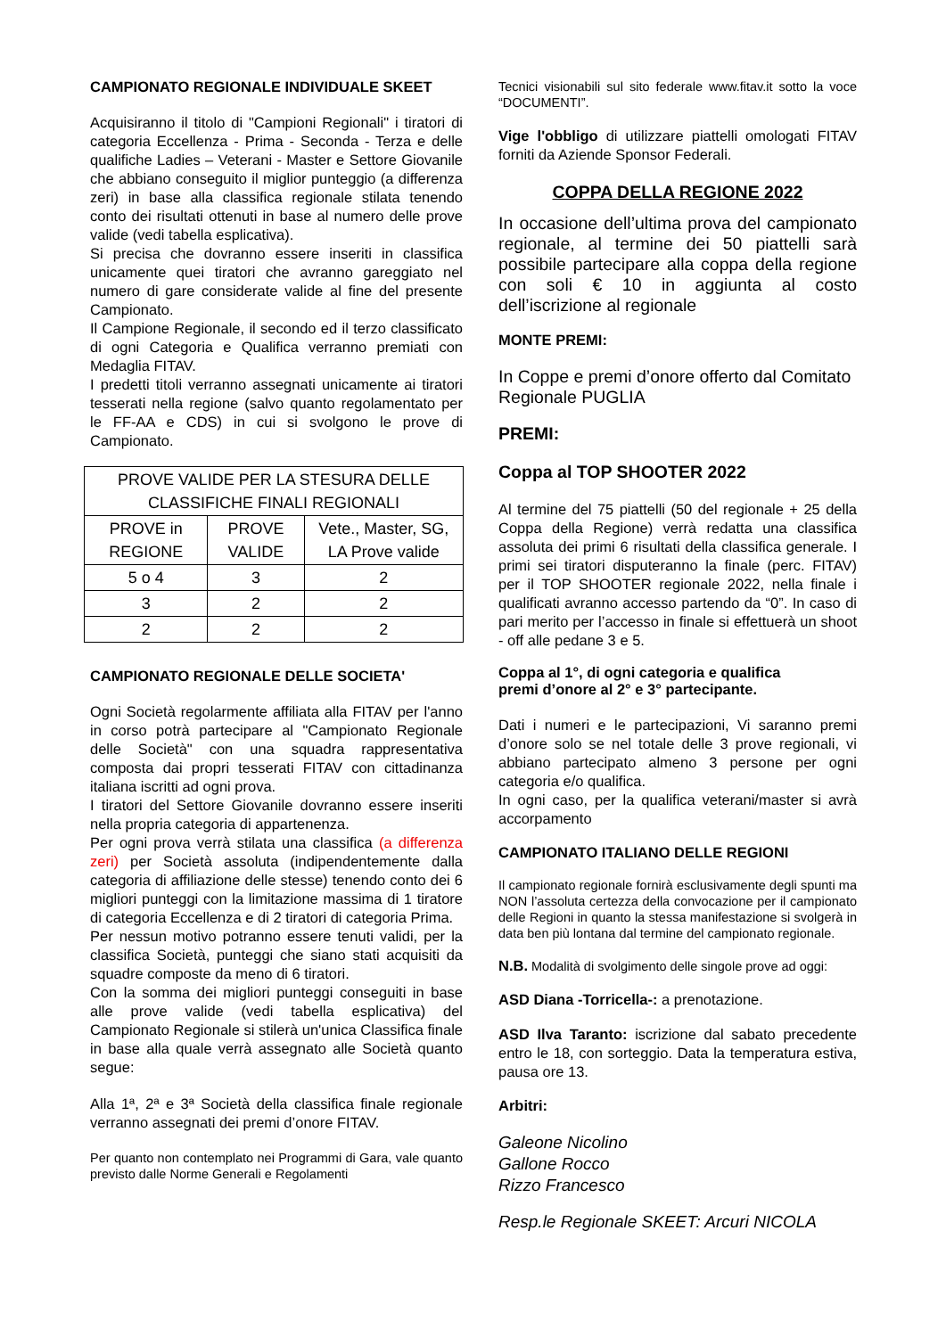CAMPIONATO REGIONALE INDIVIDUALE SKEET
Acquisiranno il titolo di "Campioni Regionali" i tiratori di categoria Eccellenza - Prima - Seconda - Terza e delle qualifiche Ladies – Veterani - Master e Settore Giovanile che abbiano conseguito il miglior punteggio (a differenza zeri) in base alla classifica regionale stilata tenendo conto dei risultati ottenuti in base al numero delle prove valide (vedi tabella esplicativa).
Si precisa che dovranno essere inseriti in classifica unicamente quei tiratori che avranno gareggiato nel numero di gare considerate valide al fine del presente Campionato.
Il Campione Regionale, il secondo ed il terzo classificato di ogni Categoria e Qualifica verranno premiati con Medaglia FITAV.
I predetti titoli verranno assegnati unicamente ai tiratori tesserati nella regione (salvo quanto regolamentato per le FF-AA e CDS) in cui si svolgono le prove di Campionato.
| PROVE VALIDE PER LA STESURA DELLE CLASSIFICHE FINALI REGIONALI | | |
| --- | --- | --- |
| PROVE in REGIONE | PROVE VALIDE | Vete., Master, SG, LA Prove valide |
| 5 o 4 | 3 | 2 |
| 3 | 2 | 2 |
| 2 | 2 | 2 |
CAMPIONATO REGIONALE DELLE SOCIETA'
Ogni Società regolarmente affiliata alla FITAV per l'anno in corso potrà partecipare al "Campionato Regionale delle Società" con una squadra rappresentativa composta dai propri tesserati FITAV con cittadinanza italiana iscritti ad ogni prova.
I tiratori del Settore Giovanile dovranno essere inseriti nella propria categoria di appartenenza.
Per ogni prova verrà stilata una classifica (a differenza zeri) per Società assoluta (indipendentemente dalla categoria di affiliazione delle stesse) tenendo conto dei 6 migliori punteggi con la limitazione massima di 1 tiratore di categoria Eccellenza e di 2 tiratori di categoria Prima.
Per nessun motivo potranno essere tenuti validi, per la classifica Società, punteggi che siano stati acquisiti da squadre composte da meno di 6 tiratori.
Con la somma dei migliori punteggi conseguiti in base alle prove valide (vedi tabella esplicativa) del Campionato Regionale si stilerà un'unica Classifica finale in base alla quale verrà assegnato alle Società quanto segue:
Alla 1ª, 2ª e 3ª Società della classifica finale regionale verranno assegnati dei premi d’onore FITAV.
Per quanto non contemplato nei Programmi di Gara, vale quanto previsto dalle Norme Generali e Regolamenti
Tecnici visionabili sul sito federale www.fitav.it sotto la voce “DOCUMENTI”.
Vige l'obbligo di utilizzare piattelli omologati FITAV forniti da Aziende Sponsor Federali.
COPPA DELLA REGIONE 2022
In occasione dell’ultima prova del campionato regionale, al termine dei 50 piattelli sarà possibile partecipare alla coppa della regione con soli € 10 in aggiunta al costo dell’iscrizione al regionale
MONTE PREMI:
In Coppe e premi d’onore offerto dal Comitato Regionale PUGLIA
PREMI:
Coppa al TOP SHOOTER 2022
Al termine del 75 piattelli (50 del regionale + 25 della Coppa della Regione) verrà redatta una classifica assoluta dei primi 6 risultati della classifica generale. I primi sei tiratori disputeranno la finale (perc. FITAV) per il TOP SHOOTER regionale 2022, nella finale i qualificati avranno accesso partendo da “0”. In caso di pari merito per l’accesso in finale si effettuerà un shoot - off alle pedane 3 e 5.
Coppa al 1°, di ogni categoria e qualifica
premi d’onore al 2° e 3° partecipante.
Dati i numeri e le partecipazioni, Vi saranno premi d’onore solo se nel totale delle 3 prove regionali, vi abbiano partecipato almeno 3 persone per ogni categoria e/o qualifica.
In ogni caso, per la qualifica veterani/master si avrà accorpamento
CAMPIONATO ITALIANO DELLE REGIONI
Il campionato regionale fornirà esclusivamente degli spunti ma NON l’assoluta certezza della convocazione per il campionato delle Regioni in quanto la stessa manifestazione si svolgerà in data ben più lontana dal termine del campionato regionale.
N.B. Modalità di svolgimento delle singole prove ad oggi:
ASD Diana -Torricella-: a prenotazione.
ASD Ilva Taranto: iscrizione dal sabato precedente entro le 18, con sorteggio. Data la temperatura estiva, pausa ore 13.
Arbitri:
Galeone Nicolino
Gallone Rocco
Rizzo Francesco
Resp.le Regionale SKEET: Arcuri NICOLA